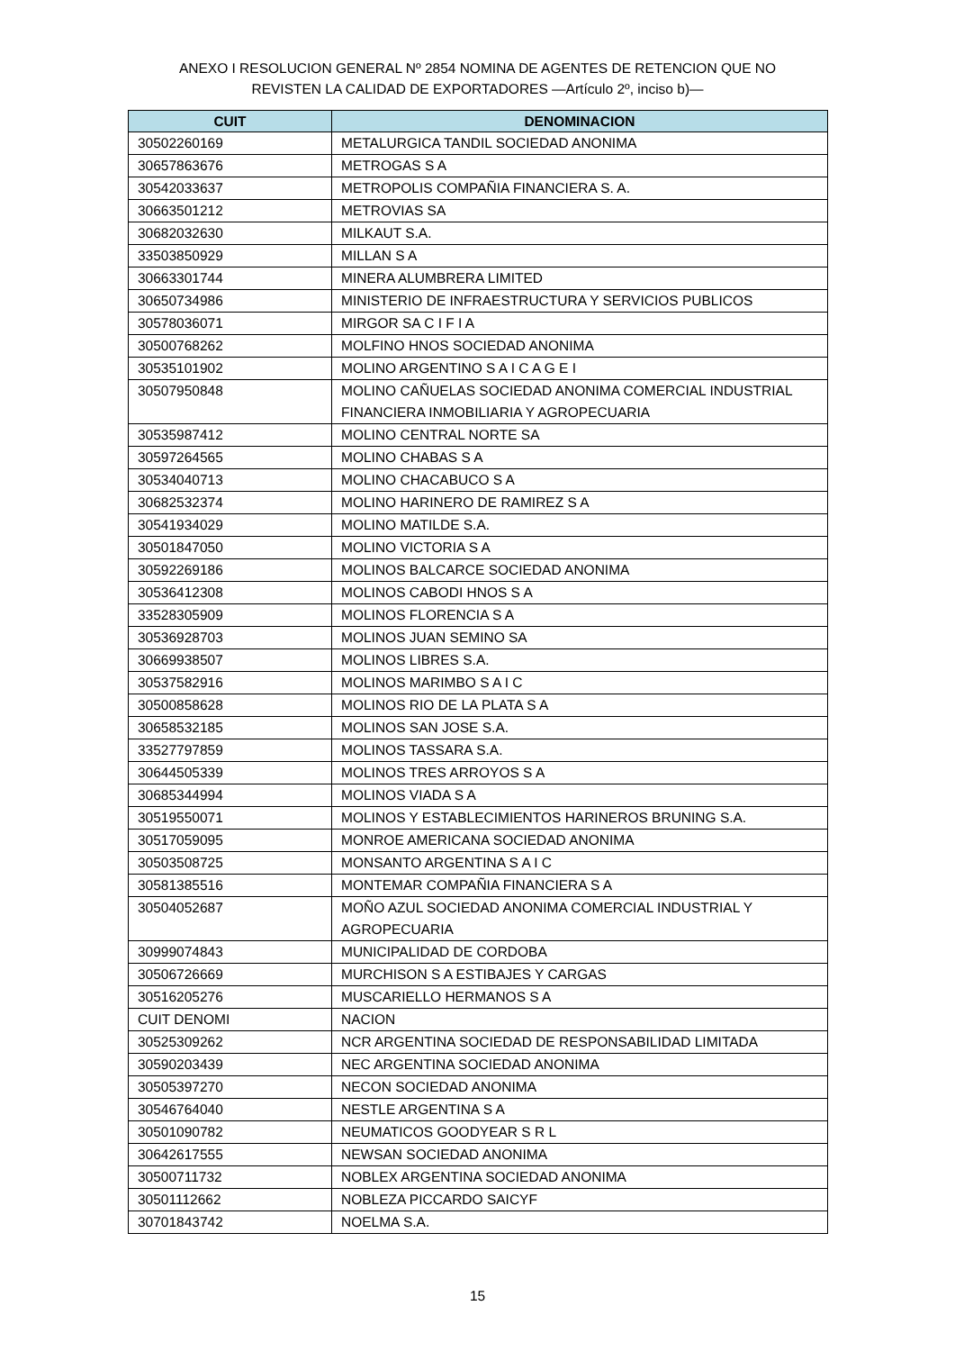ANEXO I RESOLUCION GENERAL Nº 2854 NOMINA DE AGENTES DE RETENCION QUE NO
REVISTEN LA CALIDAD DE EXPORTADORES —Artículo 2º, inciso b)—
| CUIT | DENOMINACION |
| --- | --- |
| 30502260169 | METALURGICA TANDIL SOCIEDAD ANONIMA |
| 30657863676 | METROGAS S A |
| 30542033637 | METROPOLIS COMPAÑIA FINANCIERA S. A. |
| 30663501212 | METROVIAS SA |
| 30682032630 | MILKAUT S.A. |
| 33503850929 | MILLAN S A |
| 30663301744 | MINERA ALUMBRERA LIMITED |
| 30650734986 | MINISTERIO DE INFRAESTRUCTURA Y SERVICIOS PUBLICOS |
| 30578036071 | MIRGOR SA C I F I A |
| 30500768262 | MOLFINO HNOS SOCIEDAD ANONIMA |
| 30535101902 | MOLINO ARGENTINO S A I C A G E I |
| 30507950848 | MOLINO CAÑUELAS SOCIEDAD ANONIMA COMERCIAL INDUSTRIAL FINANCIERA INMOBILIARIA Y AGROPECUARIA |
| 30535987412 | MOLINO CENTRAL NORTE SA |
| 30597264565 | MOLINO CHABAS S A |
| 30534040713 | MOLINO CHACABUCO S A |
| 30682532374 | MOLINO HARINERO DE RAMIREZ S A |
| 30541934029 | MOLINO MATILDE S.A. |
| 30501847050 | MOLINO VICTORIA S A |
| 30592269186 | MOLINOS BALCARCE SOCIEDAD ANONIMA |
| 30536412308 | MOLINOS CABODI HNOS S A |
| 33528305909 | MOLINOS FLORENCIA S A |
| 30536928703 | MOLINOS JUAN SEMINO SA |
| 30669938507 | MOLINOS LIBRES S.A. |
| 30537582916 | MOLINOS MARIMBO S A I C |
| 30500858628 | MOLINOS RIO DE LA PLATA S A |
| 30658532185 | MOLINOS SAN JOSE S.A. |
| 33527797859 | MOLINOS TASSARA S.A. |
| 30644505339 | MOLINOS TRES ARROYOS S A |
| 30685344994 | MOLINOS VIADA S A |
| 30519550071 | MOLINOS Y ESTABLECIMIENTOS HARINEROS BRUNING S.A. |
| 30517059095 | MONROE AMERICANA SOCIEDAD ANONIMA |
| 30503508725 | MONSANTO ARGENTINA S A I C |
| 30581385516 | MONTEMAR COMPAÑIA FINANCIERA S A |
| 30504052687 | MOÑO AZUL SOCIEDAD ANONIMA COMERCIAL INDUSTRIAL Y AGROPECUARIA |
| 30999074843 | MUNICIPALIDAD DE CORDOBA |
| 30506726669 | MURCHISON S A ESTIBAJES Y CARGAS |
| 30516205276 | MUSCARIELLO HERMANOS S A |
| CUIT DENOMI | NACION |
| 30525309262 | NCR ARGENTINA SOCIEDAD DE RESPONSABILIDAD LIMITADA |
| 30590203439 | NEC ARGENTINA SOCIEDAD ANONIMA |
| 30505397270 | NECON SOCIEDAD ANONIMA |
| 30546764040 | NESTLE ARGENTINA S A |
| 30501090782 | NEUMATICOS GOODYEAR S R L |
| 30642617555 | NEWSAN SOCIEDAD ANONIMA |
| 30500711732 | NOBLEX ARGENTINA SOCIEDAD ANONIMA |
| 30501112662 | NOBLEZA PICCARDO SAICYF |
| 30701843742 | NOELMA S.A. |
15